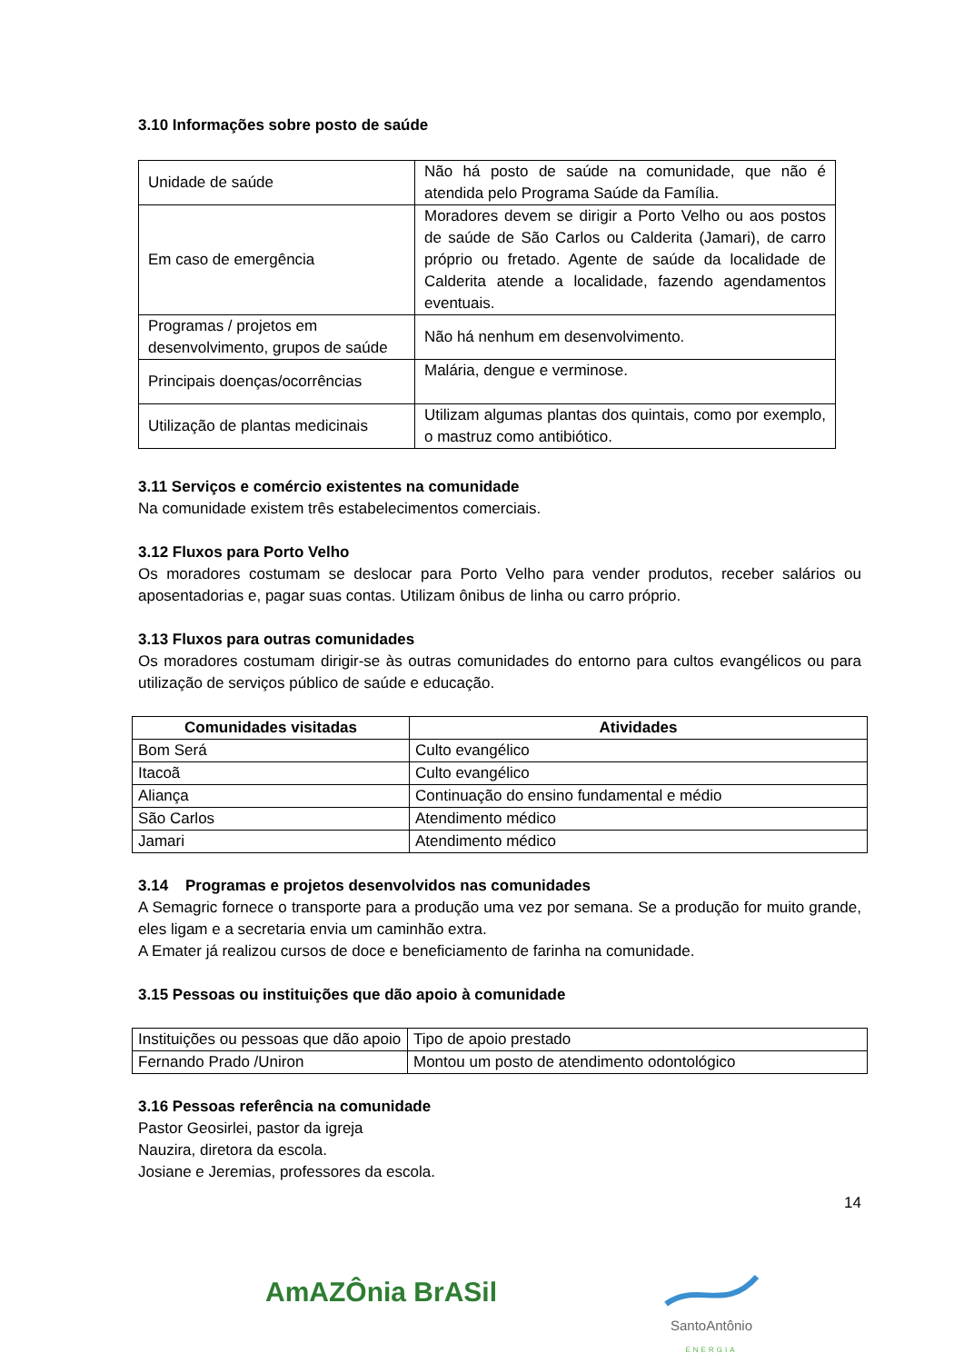3.10 Informações sobre posto de saúde
| Unidade de saúde | Não há posto de saúde na comunidade, que não é atendida pelo Programa Saúde da Família. |
| Em caso de emergência | Moradores devem se dirigir a Porto Velho ou aos postos de saúde de São Carlos ou Calderita (Jamari), de carro próprio ou fretado. Agente de saúde da localidade de Calderita atende a localidade, fazendo agendamentos eventuais. |
| Programas / projetos em desenvolvimento, grupos de saúde | Não há nenhum em desenvolvimento. |
| Principais doenças/ocorrências | Malária, dengue e verminose. |
| Utilização de plantas medicinais | Utilizam algumas plantas dos quintais, como por exemplo, o mastruz como antibiótico. |
3.11 Serviços e comércio existentes na comunidade
Na comunidade existem três estabelecimentos comerciais.
3.12 Fluxos para Porto Velho
Os moradores costumam se deslocar para Porto Velho para vender produtos, receber salários ou aposentadorias e, pagar suas contas. Utilizam ônibus de linha ou carro próprio.
3.13 Fluxos para outras comunidades
Os moradores costumam dirigir-se às outras comunidades do entorno para cultos evangélicos ou para utilização de serviços público de saúde e educação.
| Comunidades visitadas | Atividades |
| --- | --- |
| Bom Será | Culto evangélico |
| Itacoã | Culto evangélico |
| Aliança | Continuação do ensino fundamental e médio |
| São Carlos | Atendimento médico |
| Jamari | Atendimento médico |
3.14 Programas e projetos desenvolvidos nas comunidades
A Semagric fornece o transporte para a produção uma vez por semana. Se a produção for muito grande, eles ligam e a secretaria envia um caminhão extra.
A Emater já realizou cursos de doce e beneficiamento de farinha na comunidade.
3.15 Pessoas ou instituições que dão apoio à comunidade
| Instituições ou pessoas que dão apoio | Tipo de apoio prestado |
| Fernando Prado /Uniron | Montou um posto de atendimento odontológico |
3.16 Pessoas referência na comunidade
Pastor Geosirlei, pastor da igreja
Nauzira, diretora da escola.
Josiane e Jeremias, professores da escola.
14
AmAZÔnia BrASil
SantoAntônio
ENERGIA